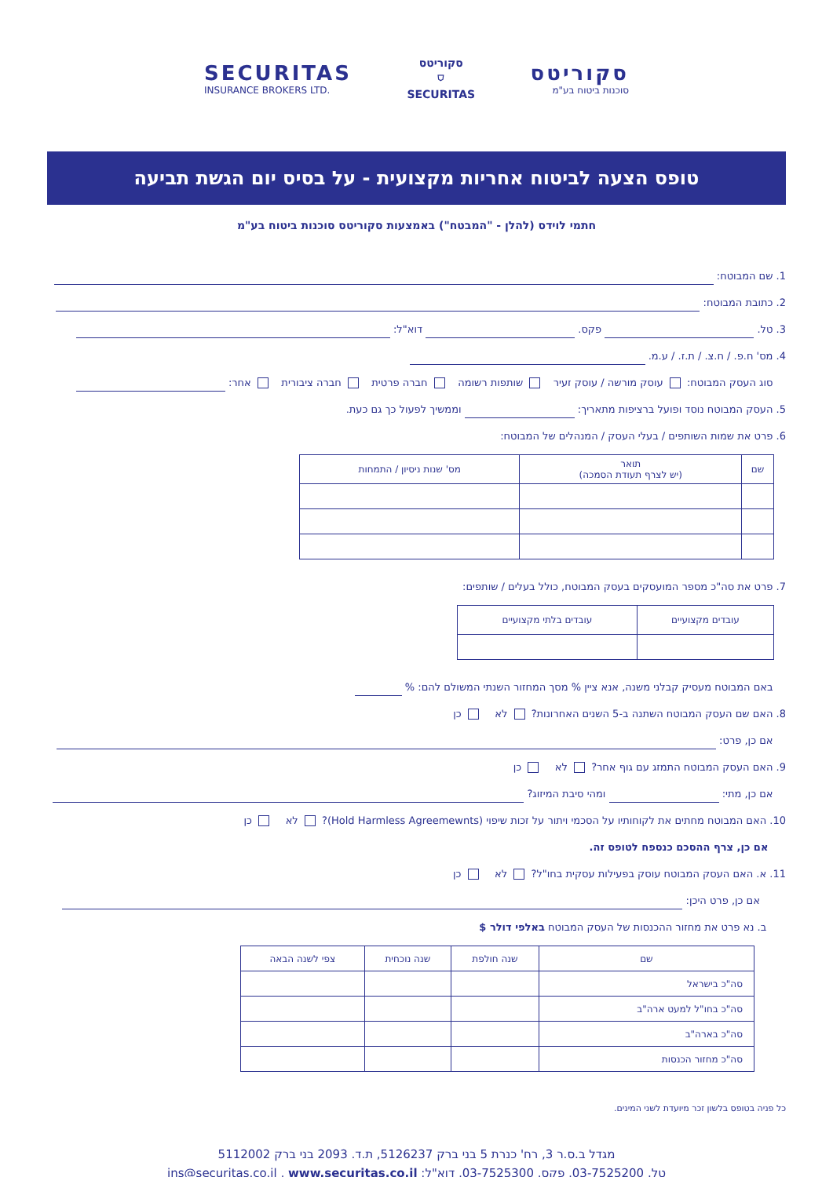SECURITAS
INSURANCE BROKERS LTD.
סקוריטס
⛉
SECURITAS
סקוריטס
סוכנות ביטוח בע"מ
טופס הצעה לביטוח אחריות מקצועית - על בסיס יום הגשת תביעה
חתמי לוידס (להלן - "המבטח") באמצעות סקוריטס סוכנות ביטוח בע"מ
1. שם המבוטח:
2. כתובת המבוטח:
3. טל. פקס. דוא"ל:
4. מס' ח.פ. / ח.צ. / ת.ז. / ע.מ.
סוג העסק המבוטח: עוסק מורשה / עוסק זעיר שותפות רשומה חברה פרטית חברה ציבורית אחר:
5. העסק המבוטח נוסד ופועל ברציפות מתאריך: וממשיך לפעול כך גם כעת.
6. פרט את שמות השותפים / בעלי העסק / המנהלים של המבוטח:
| שם | תואר (יש לצרף תעודת הסמכה) | מס' שנות ניסיון / התמחות |
| --- | --- | --- |
7. פרט את סה"כ מספר המועסקים בעסק המבוטח, כולל בעלים / שותפים:
| עובדים מקצועיים | עובדים בלתי מקצועיים |
| --- | --- |
באם המבוטח מעסיק קבלני משנה, אנא ציין % מסך המחזור השנתי המשולם להם: %
8. האם שם העסק המבוטח השתנה ב-5 השנים האחרונות? לא כן
אם כן, פרט:
9. האם העסק המבוטח התמזג עם גוף אחר? לא כן
אם כן, מתי: ומהי סיבת המיזוג?
10. האם המבוטח מחתים את לקוחותיו על הסכמי ויתור על זכות שיפוי (Hold Harmless Agreemewnts)? לא כן
אם כן, צרף ההסכם כנספח לטופס זה.
11. א. האם העסק המבוטח עוסק בפעילות עסקית בחו"ל? לא כן
אם כן, פרט היכן:
ב. נא פרט את מחזור ההכנסות של העסק המבוטח באלפי דולר $
| שם | שנה חולפת | שנה נוכחית | צפי לשנה הבאה |
| --- | --- | --- | --- |
| סה"כ בישראל | | | |
| סה"כ בחו"ל למעט ארה"ב | | | |
| סה"כ בארה"ב | | | |
| סה"כ מחזור הכנסות | | | |
כל פניה בטופס בלשון זכר מיועדת לשני המינים.
מגדל ב.ס.ר 3, רח' כנרת 5 בני ברק 5126237, ת.ד. 2093 בני ברק 5112002
טל. 03-7525200, פקס. 03-7525300, דוא"ל: ins@securitas.co.il , www.securitas.co.il